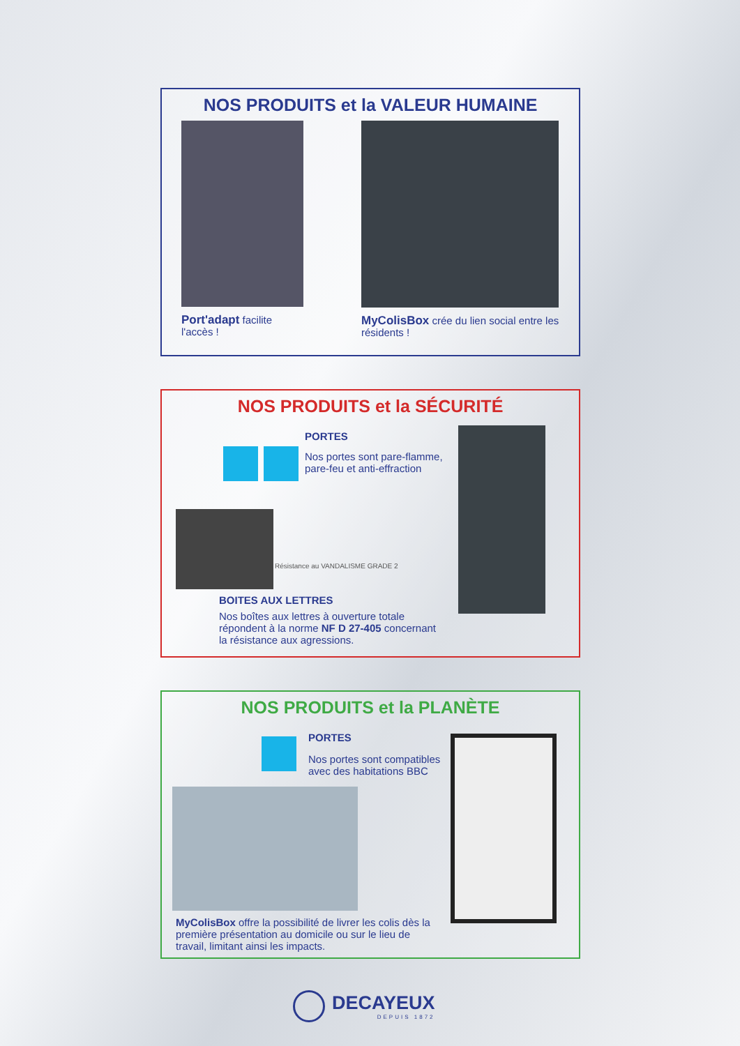NOS PRODUITS et la VALEUR HUMAINE
Port'adapt facilite l'accès ! MyColisBox crée du lien social entre les résidents !
NOS PRODUITS et la SÉCURITÉ
PORTES
Nos portes sont pare-flamme, pare-feu et anti-effraction
Résistance au VANDALISME GRADE 2
BOITES AUX LETTRES
Nos boîtes aux lettres à ouverture totale répondent à la norme NF D 27-405 concernant la résistance aux agressions.
NOS PRODUITS et la PLANÈTE
PORTES
Nos portes sont compatibles avec des habitations BBC
MyColisBox offre la possibilité de livrer les colis dès la première présentation au domicile ou sur le lieu de travail, limitant ainsi les impacts.
DECAYEUX
DEPUIS 1872